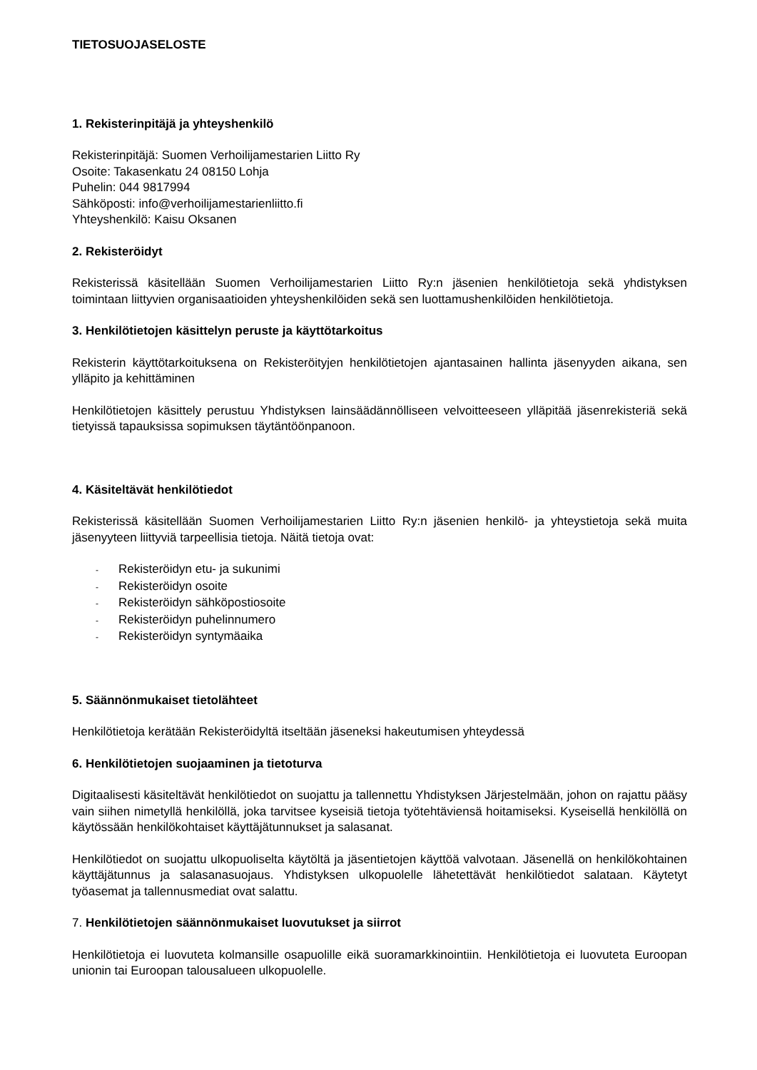TIETOSUOJASELOSTE
1. Rekisterinpitäjä ja yhteyshenkilö
Rekisterinpitäjä: Suomen Verhoilijamestarien Liitto Ry
Osoite: Takasenkatu 24 08150 Lohja
Puhelin: 044 9817994
Sähköposti: info@verhoilijamestarienliitto.fi
Yhteyshenkilö: Kaisu Oksanen
2. Rekisteröidyt
Rekisterissä käsitellään Suomen Verhoilijamestarien Liitto Ry:n jäsenien henkilötietoja sekä yhdistyksen toimintaan liittyvien organisaatioiden yhteyshenkilöiden sekä sen luottamushenkilöiden henkilötietoja.
3. Henkilötietojen käsittelyn peruste ja käyttötarkoitus
Rekisterin käyttötarkoituksena on Rekisteröityjen henkilötietojen ajantasainen hallinta jäsenyyden aikana, sen ylläpito ja kehittäminen
Henkilötietojen käsittely perustuu Yhdistyksen lainsäädännölliseen velvoitteeseen ylläpitää jäsenrekisteriä sekä tietyissä tapauksissa sopimuksen täytäntöönpanoon.
4. Käsiteltävät henkilötiedot
Rekisterissä käsitellään Suomen Verhoilijamestarien Liitto Ry:n jäsenien henkilö- ja yhteystietoja sekä muita jäsenyyteen liittyviä tarpeellisia tietoja. Näitä tietoja ovat:
- Rekisteröidyn etu- ja sukunimi
- Rekisteröidyn osoite
- Rekisteröidyn sähköpostiosoite
- Rekisteröidyn puhelinnumero
- Rekisteröidyn syntymäaika
5. Säännönmukaiset tietolähteet
Henkilötietoja kerätään Rekisteröidyltä itseltään jäseneksi hakeutumisen yhteydessä
6. Henkilötietojen suojaaminen ja tietoturva
Digitaalisesti käsiteltävät henkilötiedot on suojattu ja tallennettu Yhdistyksen Järjestelmään, johon on rajattu pääsy vain siihen nimetyllä henkilöllä, joka tarvitsee kyseisiä tietoja työtehtäviensä hoitamiseksi. Kyseisellä henkilöllä on käytössään henkilökohtaiset käyttäjätunnukset ja salasanat.
Henkilötiedot on suojattu ulkopuoliselta käytöltä ja jäsentietojen käyttöä valvotaan. Jäsenellä on henkilökohtainen käyttäjätunnus ja salasanasuojaus. Yhdistyksen ulkopuolelle lähetettävät henkilötiedot salataan. Käytetyt työasemat ja tallennusmediat ovat salattu.
7. Henkilötietojen säännönmukaiset luovutukset ja siirrot
Henkilötietoja ei luovuteta kolmansille osapuolille eikä suoramarkkinointiin. Henkilötietoja ei luovuteta Euroopan unionin tai Euroopan talousalueen ulkopuolelle.